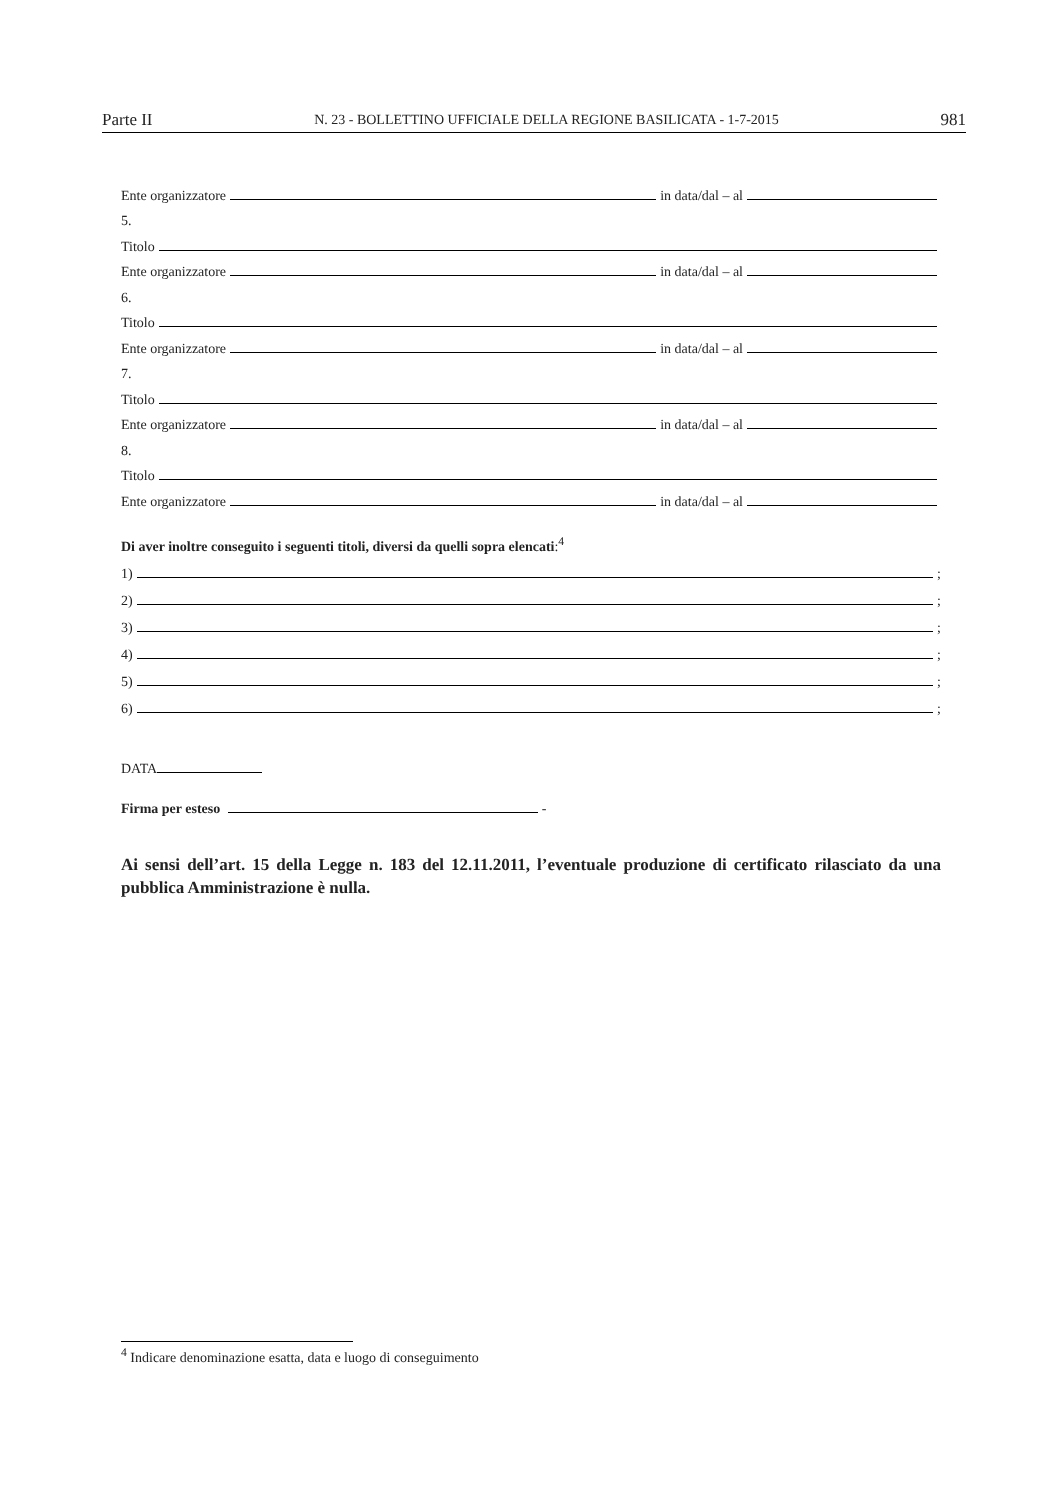Parte II N. 23 - BOLLETTINO UFFICIALE DELLA REGIONE BASILICATA - 1-7-2015 981
Ente organizzatore in data/dal – al
5.
Titolo
Ente organizzatore in data/dal – al
6.
Titolo
Ente organizzatore in data/dal – al
7.
Titolo
Ente organizzatore in data/dal – al
8.
Titolo
Ente organizzatore in data/dal – al
Di aver inoltre conseguito i seguenti titoli, diversi da quelli sopra elencati:<sup>4</sup>
1) ;
2) ;
3) ;
4) ;
5) ;
6) ;
DATA
Firma per esteso -
Ai sensi dell’art. 15 della Legge n. 183 del 12.11.2011, l’eventuale produzione di certificato rilasciato da una pubblica Amministrazione è nulla.
<sup>4</sup> Indicare denominazione esatta, data e luogo di conseguimento